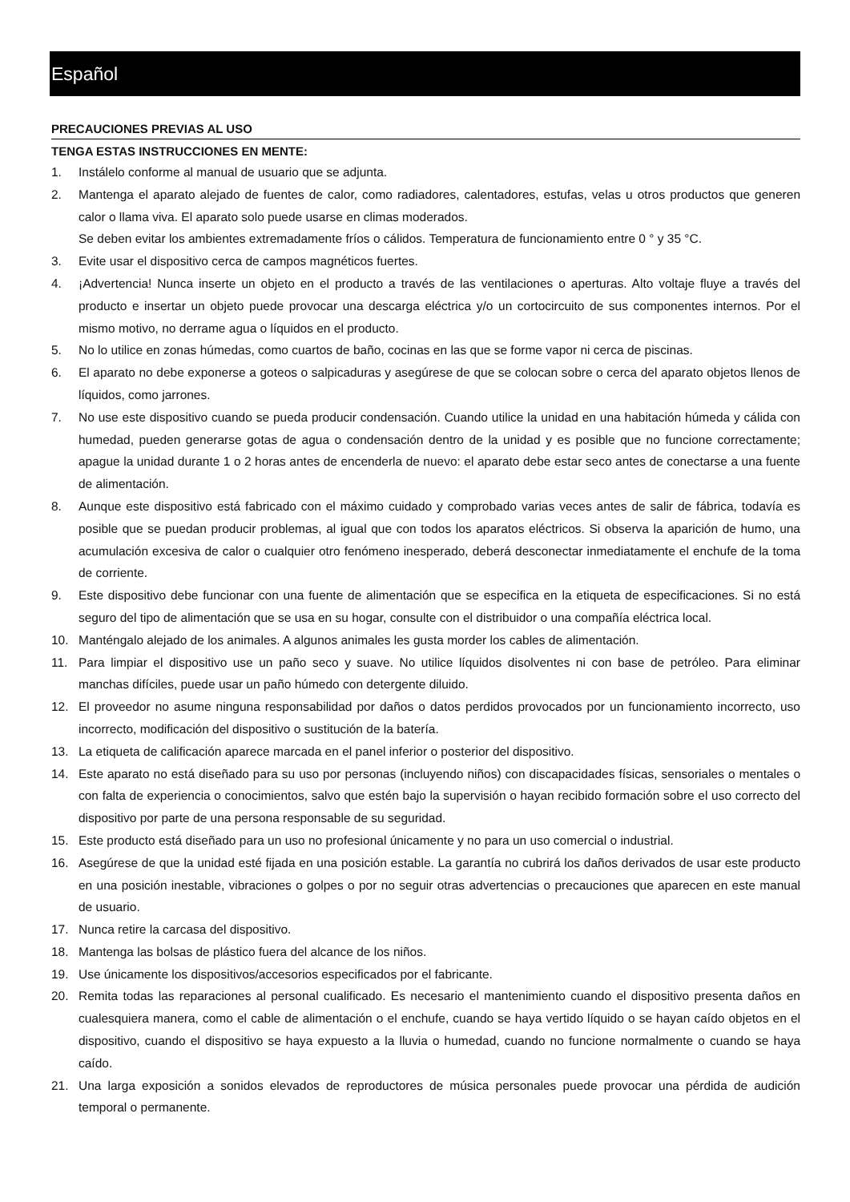Español
PRECAUCIONES PREVIAS AL USO
TENGA ESTAS INSTRUCCIONES EN MENTE:
1. Instálelo conforme al manual de usuario que se adjunta.
2. Mantenga el aparato alejado de fuentes de calor, como radiadores, calentadores, estufas, velas u otros productos que generen calor o llama viva. El aparato solo puede usarse en climas moderados.
Se deben evitar los ambientes extremadamente fríos o cálidos. Temperatura de funcionamiento entre 0 ° y 35 °C.
3. Evite usar el dispositivo cerca de campos magnéticos fuertes.
4. ¡Advertencia! Nunca inserte un objeto en el producto a través de las ventilaciones o aperturas. Alto voltaje fluye a través del producto e insertar un objeto puede provocar una descarga eléctrica y/o un cortocircuito de sus componentes internos. Por el mismo motivo, no derrame agua o líquidos en el producto.
5. No lo utilice en zonas húmedas, como cuartos de baño, cocinas en las que se forme vapor ni cerca de piscinas.
6. El aparato no debe exponerse a goteos o salpicaduras y asegúrese de que se colocan sobre o cerca del aparato objetos llenos de líquidos, como jarrones.
7. No use este dispositivo cuando se pueda producir condensación. Cuando utilice la unidad en una habitación húmeda y cálida con humedad, pueden generarse gotas de agua o condensación dentro de la unidad y es posible que no funcione correctamente; apague la unidad durante 1 o 2 horas antes de encenderla de nuevo: el aparato debe estar seco antes de conectarse a una fuente de alimentación.
8. Aunque este dispositivo está fabricado con el máximo cuidado y comprobado varias veces antes de salir de fábrica, todavía es posible que se puedan producir problemas, al igual que con todos los aparatos eléctricos. Si observa la aparición de humo, una acumulación excesiva de calor o cualquier otro fenómeno inesperado, deberá desconectar inmediatamente el enchufe de la toma de corriente.
9. Este dispositivo debe funcionar con una fuente de alimentación que se especifica en la etiqueta de especificaciones. Si no está seguro del tipo de alimentación que se usa en su hogar, consulte con el distribuidor o una compañía eléctrica local.
10. Manténgalo alejado de los animales. A algunos animales les gusta morder los cables de alimentación.
11. Para limpiar el dispositivo use un paño seco y suave. No utilice líquidos disolventes ni con base de petróleo. Para eliminar manchas difíciles, puede usar un paño húmedo con detergente diluido.
12. El proveedor no asume ninguna responsabilidad por daños o datos perdidos provocados por un funcionamiento incorrecto, uso incorrecto, modificación del dispositivo o sustitución de la batería.
13. La etiqueta de calificación aparece marcada en el panel inferior o posterior del dispositivo.
14. Este aparato no está diseñado para su uso por personas (incluyendo niños) con discapacidades físicas, sensoriales o mentales o con falta de experiencia o conocimientos, salvo que estén bajo la supervisión o hayan recibido formación sobre el uso correcto del dispositivo por parte de una persona responsable de su seguridad.
15. Este producto está diseñado para un uso no profesional únicamente y no para un uso comercial o industrial.
16. Asegúrese de que la unidad esté fijada en una posición estable. La garantía no cubrirá los daños derivados de usar este producto en una posición inestable, vibraciones o golpes o por no seguir otras advertencias o precauciones que aparecen en este manual de usuario.
17. Nunca retire la carcasa del dispositivo.
18. Mantenga las bolsas de plástico fuera del alcance de los niños.
19. Use únicamente los dispositivos/accesorios especificados por el fabricante.
20. Remita todas las reparaciones al personal cualificado. Es necesario el mantenimiento cuando el dispositivo presenta daños en cualesquiera manera, como el cable de alimentación o el enchufe, cuando se haya vertido líquido o se hayan caído objetos en el dispositivo, cuando el dispositivo se haya expuesto a la lluvia o humedad, cuando no funcione normalmente o cuando se haya caído.
21. Una larga exposición a sonidos elevados de reproductores de música personales puede provocar una pérdida de audición temporal o permanente.